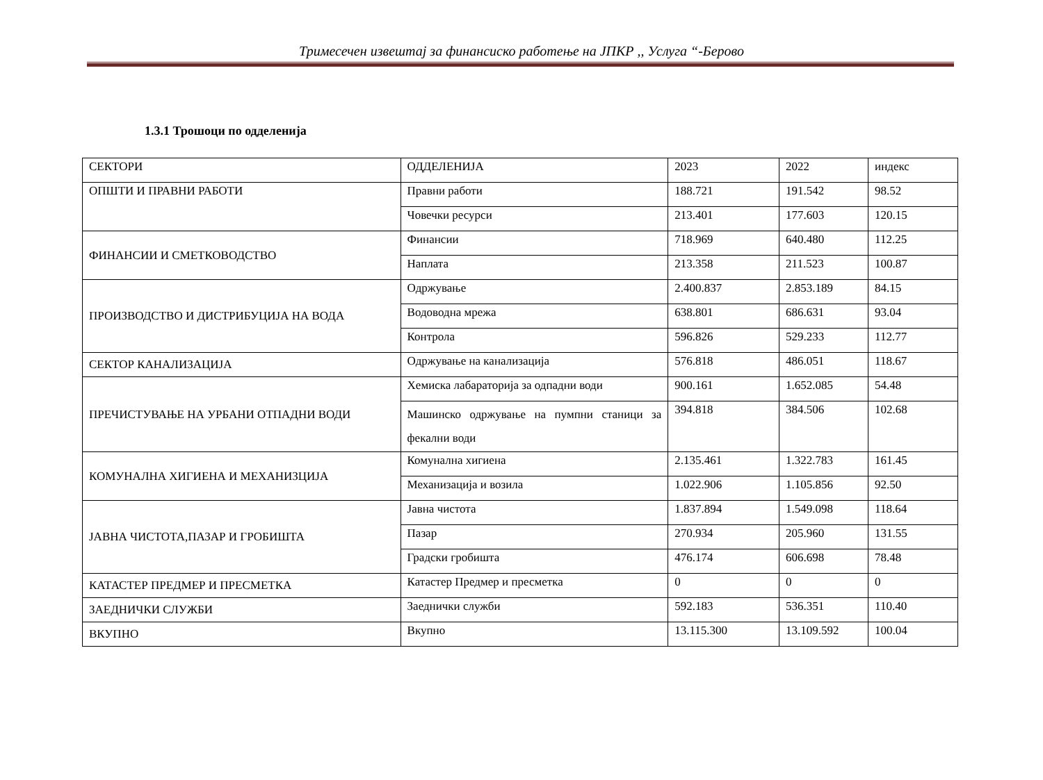Тримесечен извештај за финансиско работење на ЈПКР ,, Услуга “-Берово
1.3.1 Трошоци по одделенија
| СЕКТОРИ | ОДДЕЛЕНИЈА | 2023 | 2022 | индекс |
| ОПШТИ И ПРАВНИ РАБОТИ | Правни работи | 188.721 | 191.542 | 98.52 |
| | Човечки ресурси | 213.401 | 177.603 | 120.15 |
| ФИНАНСИИ И СМЕТКОВОДСТВО | Финансии | 718.969 | 640.480 | 112.25 |
| | Наплата | 213.358 | 211.523 | 100.87 |
| ПРОИЗВОДСТВО И ДИСТРИБУЦИЈА НА ВОДА | Одржување | 2.400.837 | 2.853.189 | 84.15 |
| | Водоводна мрежа | 638.801 | 686.631 | 93.04 |
| | Контрола | 596.826 | 529.233 | 112.77 |
| СЕКТОР КАНАЛИЗАЦИЈА | Одржување на канализација | 576.818 | 486.051 | 118.67 |
| ПРЕЧИСТУВАЊЕ НА УРБАНИ ОТПАДНИ ВОДИ | Хемиска лабараторија за одпадни води | 900.161 | 1.652.085 | 54.48 |
| | Машинско одржување на пумпни станици за фекални води | 394.818 | 384.506 | 102.68 |
| КОМУНАЛНА ХИГИЕНА И МЕХАНИЗЦИЈА | Комунална хигиена | 2.135.461 | 1.322.783 | 161.45 |
| | Механизација и возила | 1.022.906 | 1.105.856 | 92.50 |
| ЈАВНА ЧИСТОТА,ПАЗАР И ГРОБИШТА | Јавна чистота | 1.837.894 | 1.549.098 | 118.64 |
| | Пазар | 270.934 | 205.960 | 131.55 |
| | Градски гробишта | 476.174 | 606.698 | 78.48 |
| КАТАСТЕР ПРЕДМЕР И ПРЕСМЕТКА | Катастер Предмер и пресметка | 0 | 0 | 0 |
| ЗАЕДНИЧКИ СЛУЖБИ | Заеднички служби | 592.183 | 536.351 | 110.40 |
| ВКУПНО | Вкупно | 13.115.300 | 13.109.592 | 100.04 |